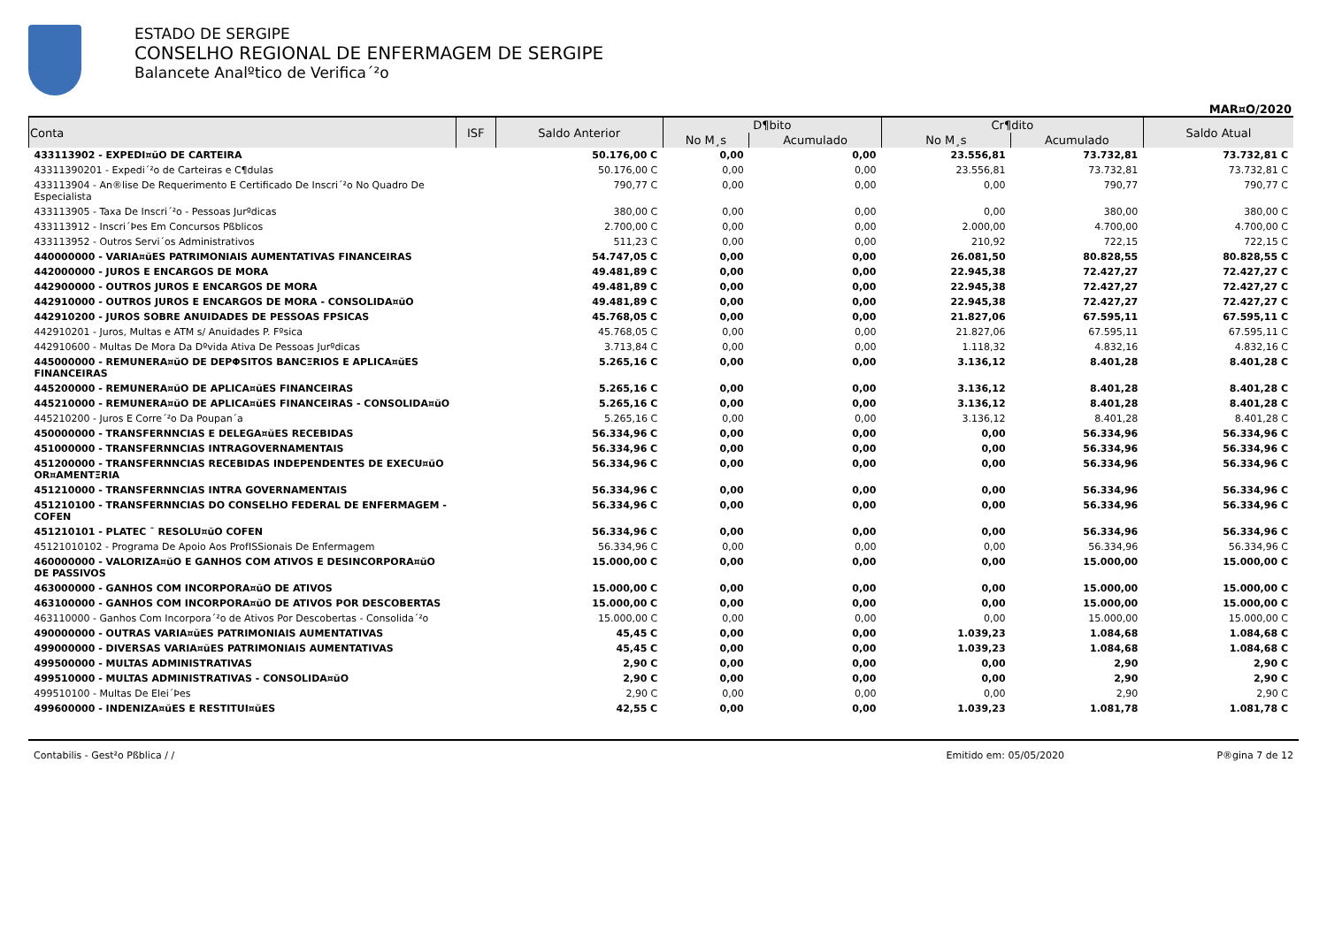ESTADO DE SERGIPE
CONSELHO REGIONAL DE ENFERMAGEM DE SERGIPE
Balancete Analºtico de Verifica´²o
MAR¤O/2020
| Conta | ISF | Saldo Anterior | D¶bito | | Cr¶dito | | Saldo Atual |
| --- | --- | --- | --- | --- | --- | --- | --- |
| | | | No M¸s | Acumulado | No M¸s | Acumulado | |
| 433113902 - EXPEDI¤ŭO DE CARTEIRA | | 50.176,00 C | 0,00 | 0,00 | 23.556,81 | 73.732,81 | 73.732,81 C |
| 43311390201 - Expedi´²o de Carteiras e C¶dulas | | 50.176,00 C | 0,00 | 0,00 | 23.556,81 | 73.732,81 | 73.732,81 C |
| 433113904 - An®lise De Requerimento E Certificado De Inscri´²o No Quadro De Especialista | | 790,77 C | 0,00 | 0,00 | 0,00 | 790,77 | 790,77 C |
| 433113905 - Taxa De Inscri´²o - Pessoas Jurºdicas | | 380,00 C | 0,00 | 0,00 | 0,00 | 380,00 | 380,00 C |
| 433113912 - Inscri´Þes Em Concursos Pßblicos | | 2.700,00 C | 0,00 | 0,00 | 2.000,00 | 4.700,00 | 4.700,00 C |
| 433113952 - Outros Servi´os Administrativos | | 511,23 C | 0,00 | 0,00 | 210,92 | 722,15 | 722,15 C |
| 440000000 - VARIA¤ŭES PATRIMONIAIS AUMENTATIVAS FINANCEIRAS | | 54.747,05 C | 0,00 | 0,00 | 26.081,50 | 80.828,55 | 80.828,55 C |
| 442000000 - JUROS E ENCARGOS DE MORA | | 49.481,89 C | 0,00 | 0,00 | 22.945,38 | 72.427,27 | 72.427,27 C |
| 442900000 - OUTROS JUROS E ENCARGOS DE MORA | | 49.481,89 C | 0,00 | 0,00 | 22.945,38 | 72.427,27 | 72.427,27 C |
| 442910000 - OUTROS JUROS E ENCARGOS DE MORA - CONSOLIDA¤ŭO | | 49.481,89 C | 0,00 | 0,00 | 22.945,38 | 72.427,27 | 72.427,27 C |
| 442910200 - JUROS SOBRE ANUIDADES DE PESSOAS FPSICAS | | 45.768,05 C | 0,00 | 0,00 | 21.827,06 | 67.595,11 | 67.595,11 C |
| 442910201 - Juros, Multas e ATM s/ Anuidades P. Fºsica | | 45.768,05 C | 0,00 | 0,00 | 21.827,06 | 67.595,11 | 67.595,11 C |
| 442910600 - Multas De Mora Da Dºvida Ativa De Pessoas Jurºdicas | | 3.713,84 C | 0,00 | 0,00 | 1.118,32 | 4.832,16 | 4.832,16 C |
| 445000000 - REMUNERA¤ŭO DE DEPΦSITOS BANCΞRIOS E APLICA¤ŭES FINANCEIRAS | | 5.265,16 C | 0,00 | 0,00 | 3.136,12 | 8.401,28 | 8.401,28 C |
| 445200000 - REMUNERA¤ŭO DE APLICA¤ŭES FINANCEIRAS | | 5.265,16 C | 0,00 | 0,00 | 3.136,12 | 8.401,28 | 8.401,28 C |
| 445210000 - REMUNERA¤ŭO DE APLICA¤ŭES FINANCEIRAS - CONSOLIDA¤ŭO | | 5.265,16 C | 0,00 | 0,00 | 3.136,12 | 8.401,28 | 8.401,28 C |
| 445210200 - Juros E Corre´²o Da Poupan´a | | 5.265,16 C | 0,00 | 0,00 | 3.136,12 | 8.401,28 | 8.401,28 C |
| 450000000 - TRANSFERNNCIAS E DELEGA¤ŭES RECEBIDAS | | 56.334,96 C | 0,00 | 0,00 | 0,00 | 56.334,96 | 56.334,96 C |
| 451000000 - TRANSFERNNCIAS INTRAGOVERNAMENTAIS | | 56.334,96 C | 0,00 | 0,00 | 0,00 | 56.334,96 | 56.334,96 C |
| 451200000 - TRANSFERNNCIAS RECEBIDAS INDEPENDENTES DE EXECU¤ŭO OR¤AMENTΞRIA | | 56.334,96 C | 0,00 | 0,00 | 0,00 | 56.334,96 | 56.334,96 C |
| 451210000 - TRANSFERNNCIAS INTRA GOVERNAMENTAIS | | 56.334,96 C | 0,00 | 0,00 | 0,00 | 56.334,96 | 56.334,96 C |
| 451210100 - TRANSFERNNCIAS DO CONSELHO FEDERAL DE ENFERMAGEM - COFEN | | 56.334,96 C | 0,00 | 0,00 | 0,00 | 56.334,96 | 56.334,96 C |
| 451210101 - PLATEC ¯ RESOLU¤ŭO COFEN | | 56.334,96 C | 0,00 | 0,00 | 0,00 | 56.334,96 | 56.334,96 C |
| 45121010102 - Programa De Apoio Aos ProfISSionais De Enfermagem | | 56.334,96 C | 0,00 | 0,00 | 0,00 | 56.334,96 | 56.334,96 C |
| 460000000 - VALORIZA¤ŭO E GANHOS COM ATIVOS E DESINCORPORA¤ŭO DE PASSIVOS | | 15.000,00 C | 0,00 | 0,00 | 0,00 | 15.000,00 | 15.000,00 C |
| 463000000 - GANHOS COM INCORPORA¤ŭO DE ATIVOS | | 15.000,00 C | 0,00 | 0,00 | 0,00 | 15.000,00 | 15.000,00 C |
| 463100000 - GANHOS COM INCORPORA¤ŭO DE ATIVOS POR DESCOBERTAS | | 15.000,00 C | 0,00 | 0,00 | 0,00 | 15.000,00 | 15.000,00 C |
| 463110000 - Ganhos Com Incorpora´²o de Ativos Por Descobertas - Consolida´²o | | 15.000,00 C | 0,00 | 0,00 | 0,00 | 15.000,00 | 15.000,00 C |
| 490000000 - OUTRAS VARIA¤ŭES PATRIMONIAIS AUMENTATIVAS | | 45,45 C | 0,00 | 0,00 | 1.039,23 | 1.084,68 | 1.084,68 C |
| 499000000 - DIVERSAS VARIA¤ŭES PATRIMONIAIS AUMENTATIVAS | | 45,45 C | 0,00 | 0,00 | 1.039,23 | 1.084,68 | 1.084,68 C |
| 499500000 - MULTAS ADMINISTRATIVAS | | 2,90 C | 0,00 | 0,00 | 0,00 | 2,90 | 2,90 C |
| 499510000 - MULTAS ADMINISTRATIVAS - CONSOLIDA¤ŭO | | 2,90 C | 0,00 | 0,00 | 0,00 | 2,90 | 2,90 C |
| 499510100 - Multas De Elei´Þes | | 2,90 C | 0,00 | 0,00 | 0,00 | 2,90 | 2,90 C |
| 499600000 - INDENIZA¤ŭES E RESTITUI¤ŭES | | 42,55 C | 0,00 | 0,00 | 1.039,23 | 1.081,78 | 1.081,78 C |
Contabilis - Gest²o Pßblica / / Emitido em: 05/05/2020 P®gina 7 de 12